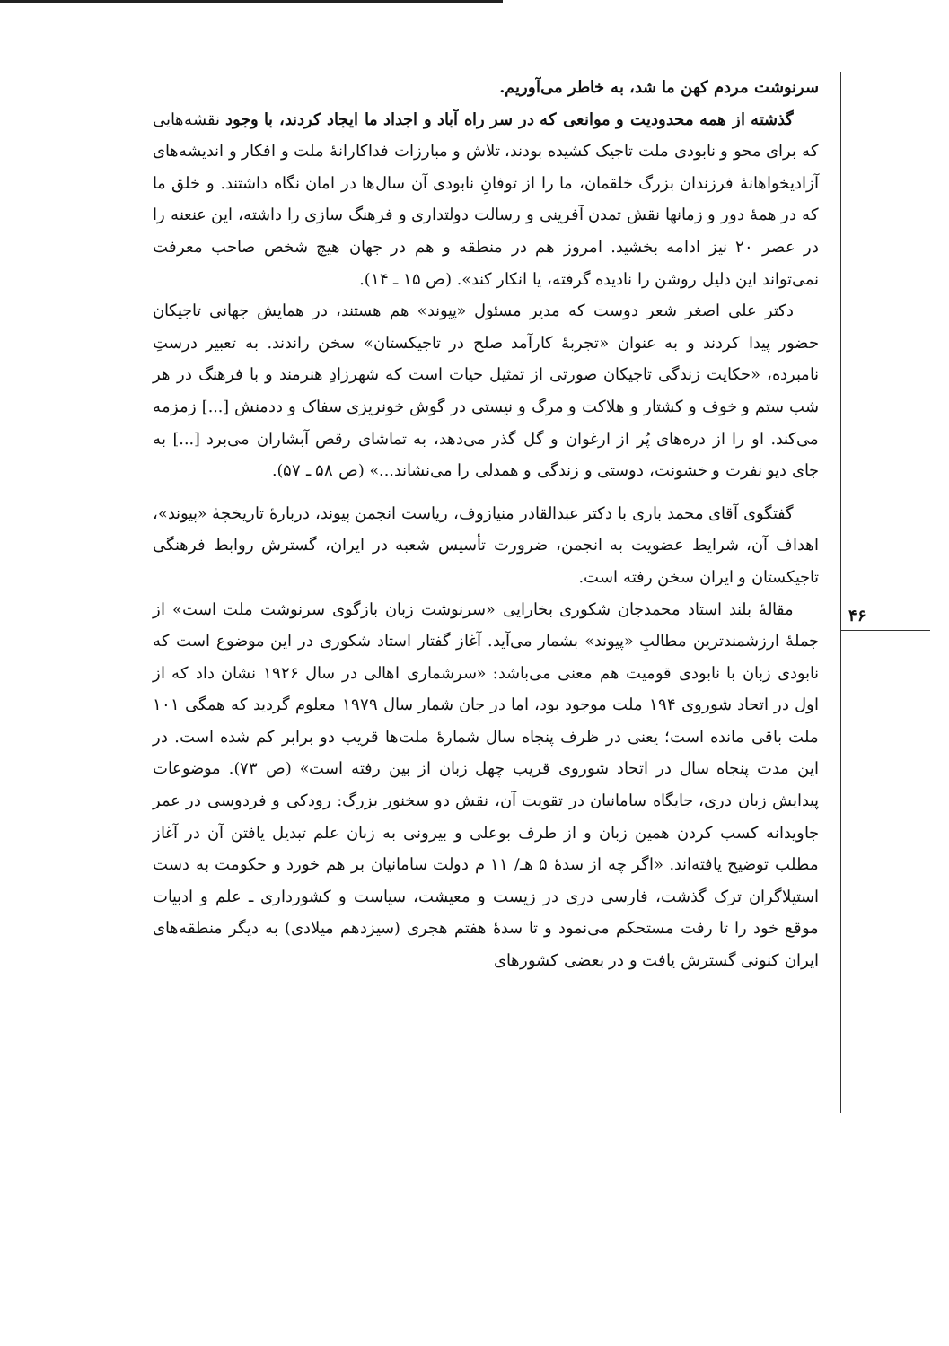۴۶
سرنوشت مردم کهن ما شد، به خاطر می‌آوریم.
گذشته از همه محدودیت و موانعی که در سر راه آباد و اجداد ما ایجاد کردند، با وجود نقشه‌هایی که برای محو و نابودی ملت تاجیک کشیده بودند، تلاش و مبارزات فداکارانهٔ ملت و افکار و اندیشه‌های آزادیخواهانهٔ فرزندان بزرگ خلقمان، ما را از توفانِ نابودی آن سال‌ها در امان نگاه داشتند. و خلق ما که در همهٔ دور و زمانها نقش تمدن آفرینی و رسالت دولتداری و فرهنگ سازی را داشته، این عنعنه را در عصر ۲۰ نیز ادامه بخشید. امروز هم در منطقه و هم در جهان هیچ شخص صاحب معرفت نمی‌تواند این دلیل روشن را نادیده گرفته، یا انکار کند». (ص ۱۵ ـ ۱۴).
دکتر علی اصغر شعر دوست که مدیر مسئول «پیوند» هم هستند، در همایش جهانی تاجیکان حضور پیدا کردند و به عنوان «تجربهٔ کارآمد صلح در تاجیکستان» سخن راندند. به تعبیر درستِ نامبرده، «حکایت زندگی تاجیکان صورتی از تمثیل حیات است که شهرزادِ هنرمند و با فرهنگ در هر شب ستم و خوف و کشتار و هلاکت و مرگ و نیستی در گوش خونریزی سفاک و ددمنش [...] زمزمه می‌کند. او را از دره‌های پُر از ارغوان و گل گذر می‌دهد، به تماشای رقص آبشاران می‌برد [...] به جای دیو نفرت و خشونت، دوستی و زندگی و همدلی را می‌نشاند...» (ص ۵۸ ـ ۵۷).
گفتگوی آقای محمد باری با دکتر عبدالقادر منیازوف، ریاست انجمن پیوند، دربارهٔ تاریخچهٔ «پیوند»، اهداف آن، شرایط عضویت به انجمن، ضرورت تأسیس شعبه در ایران، گسترش روابط فرهنگی تاجیکستان و ایران سخن رفته است.
مقالهٔ بلند استاد محمدجان شکوری بخارایی «سرنوشت زبان بازگوی سرنوشت ملت است» از جملهٔ ارزشمندترین مطالبِ «پیوند» بشمار می‌آید. آغاز گفتار استاد شکوری در این موضوع است که نابودی زبان با نابودی قومیت هم معنی می‌باشد: «سرشماری اهالی در سال ۱۹۲۶ نشان داد که از اول در اتحاد شوروی ۱۹۴ ملت موجود بود، اما در جان شمار سال ۱۹۷۹ معلوم گردید که همگی ۱۰۱ ملت باقی مانده است؛ یعنی در ظرف پنجاه سال شمارهٔ ملت‌ها قریب دو برابر کم شده است. در این مدت پنجاه سال در اتحاد شوروی قریب چهل زبان از بین رفته است» (ص ۷۳). موضوعات پیدایش زبان دری، جایگاه سامانیان در تقویت آن، نقش دو سخنور بزرگ: رودکی و فردوسی در عمر جاویدانه کسب کردن همین زبان و از طرف بوعلی و بیرونی به زبان علم تبدیل یافتن آن در آغاز مطلب توضیح یافته‌اند. «اگر چه از سدهٔ ۵ هـ/ ۱۱ م دولت سامانیان بر هم خورد و حکومت به دست استیلاگران ترک گذشت، فارسی دری در زیست و معیشت، سیاست و کشورداری ـ علم و ادبیات موقع خود را تا رفت مستحکم می‌نمود و تا سدهٔ هفتم هجری (سیزدهم میلادی) به دیگر منطقه‌های ایران کنونی گسترش یافت و در بعضی کشورهای